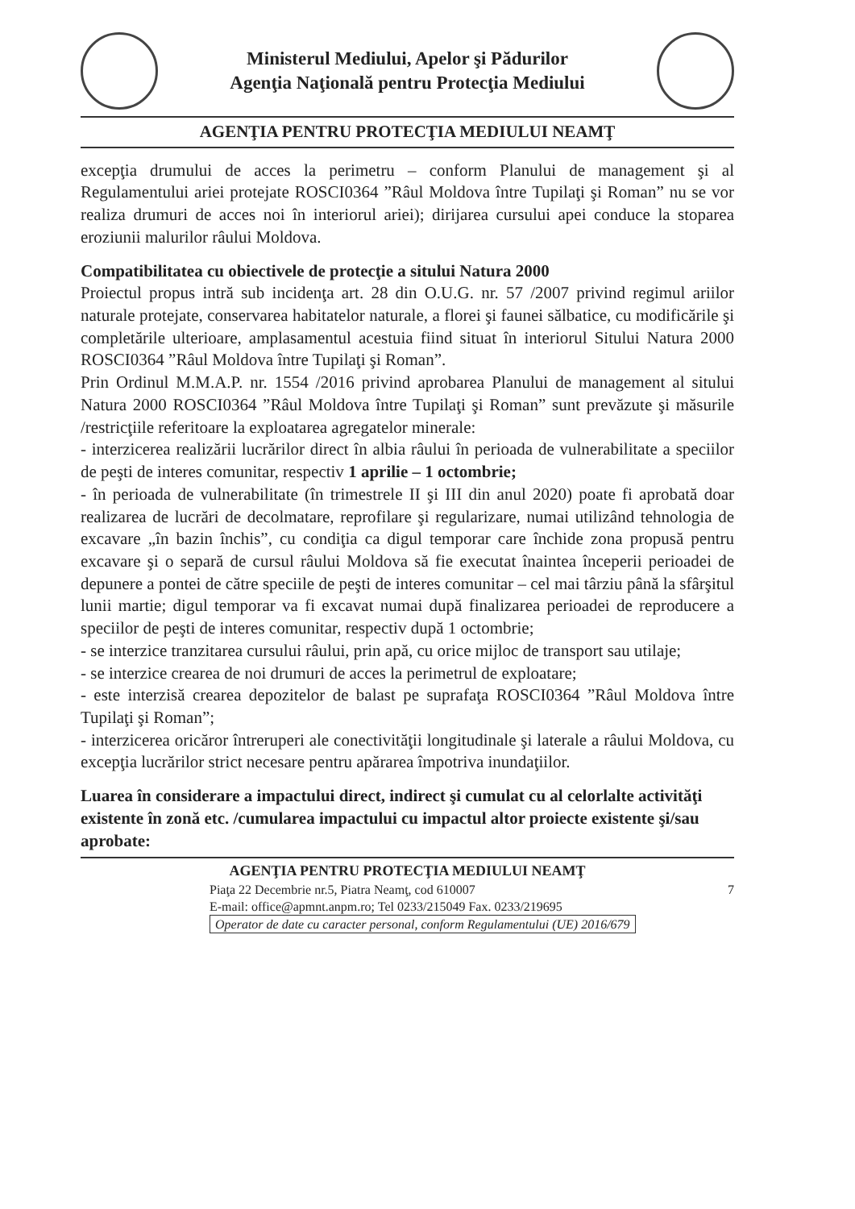Ministerul Mediului, Apelor şi Pădurilor
Agenţia Naţională pentru Protecţia Mediului
AGENŢIA PENTRU PROTECŢIA MEDIULUI NEAMŢ
excepţia drumului de acces la perimetru – conform Planului de management şi al Regulamentului ariei protejate ROSCI0364 ”Râul Moldova între Tupilaţi şi Roman” nu se vor realiza drumuri de acces noi în interiorul ariei); dirijarea cursului apei conduce la stoparea eroziunii malurilor râului Moldova.
Compatibilitatea cu obiectivele de protecţie a sitului Natura 2000
Proiectul propus intră sub incidenţa art. 28 din O.U.G. nr. 57 /2007 privind regimul ariilor naturale protejate, conservarea habitatelor naturale, a florei şi faunei sălbatice, cu modificările şi completările ulterioare, amplasamentul acestuia fiind situat în interiorul Sitului Natura 2000 ROSCI0364 ”Râul Moldova între Tupilaţi şi Roman”.
Prin Ordinul M.M.A.P. nr. 1554 /2016 privind aprobarea Planului de management al sitului Natura 2000 ROSCI0364 ”Râul Moldova între Tupilaţi şi Roman” sunt prevăzute şi măsurile /restricţiile referitoare la exploatarea agregatelor minerale:
- interzicerea realizării lucrărilor direct în albia râului în perioada de vulnerabilitate a speciilor de peşti de interes comunitar, respectiv 1 aprilie – 1 octombrie;
- în perioada de vulnerabilitate (în trimestrele II şi III din anul 2020) poate fi aprobată doar realizarea de lucrări de decolmatare, reprofilare şi regularizare, numai utilizând tehnologia de excavare „în bazin închis”, cu condiţia ca digul temporar care închide zona propusă pentru excavare şi o separă de cursul râului Moldova să fie executat înaintea începerii perioadei de depunere a pontei de către speciile de peşti de interes comunitar – cel mai târziu până la sfârşitul lunii martie; digul temporar va fi excavat numai după finalizarea perioadei de reproducere a speciilor de peşti de interes comunitar, respectiv după 1 octombrie;
- se interzice tranzitarea cursului râului, prin apă, cu orice mijloc de transport sau utilaje;
- se interzice crearea de noi drumuri de acces la perimetrul de exploatare;
- este interzisă crearea depozitelor de balast pe suprafaţa ROSCI0364 ”Râul Moldova între Tupilaţi şi Roman”;
- interzicerea oricăror întreruperi ale conectivităţii longitudinale şi laterale a râului Moldova, cu excepţia lucrărilor strict necesare pentru apărarea împotriva inundaţiilor.
Luarea în considerare a impactului direct, indirect şi cumulat cu al celorlalte activităţi existente în zonă etc. /cumularea impactului cu impactul altor proiecte existente şi/sau aprobate:
AGENŢIA PENTRU PROTECŢIA MEDIULUI NEAMŢ
Piaţa 22 Decembrie nr.5, Piatra Neamţ, cod 610007 7
E-mail: office@apmnt.anpm.ro; Tel 0233/215049 Fax. 0233/219695
Operator de date cu caracter personal, conform Regulamentului (UE) 2016/679